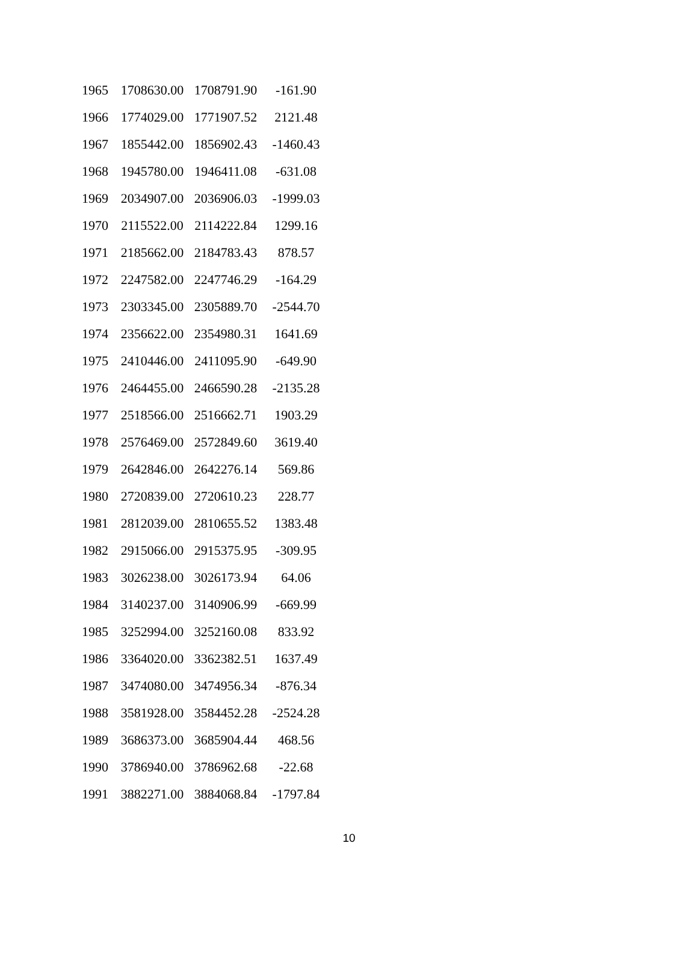| 1965 | 1708630.00 | 1708791.90 | -161.90 |
| 1966 | 1774029.00 | 1771907.52 | 2121.48 |
| 1967 | 1855442.00 | 1856902.43 | -1460.43 |
| 1968 | 1945780.00 | 1946411.08 | -631.08 |
| 1969 | 2034907.00 | 2036906.03 | -1999.03 |
| 1970 | 2115522.00 | 2114222.84 | 1299.16 |
| 1971 | 2185662.00 | 2184783.43 | 878.57 |
| 1972 | 2247582.00 | 2247746.29 | -164.29 |
| 1973 | 2303345.00 | 2305889.70 | -2544.70 |
| 1974 | 2356622.00 | 2354980.31 | 1641.69 |
| 1975 | 2410446.00 | 2411095.90 | -649.90 |
| 1976 | 2464455.00 | 2466590.28 | -2135.28 |
| 1977 | 2518566.00 | 2516662.71 | 1903.29 |
| 1978 | 2576469.00 | 2572849.60 | 3619.40 |
| 1979 | 2642846.00 | 2642276.14 | 569.86 |
| 1980 | 2720839.00 | 2720610.23 | 228.77 |
| 1981 | 2812039.00 | 2810655.52 | 1383.48 |
| 1982 | 2915066.00 | 2915375.95 | -309.95 |
| 1983 | 3026238.00 | 3026173.94 | 64.06 |
| 1984 | 3140237.00 | 3140906.99 | -669.99 |
| 1985 | 3252994.00 | 3252160.08 | 833.92 |
| 1986 | 3364020.00 | 3362382.51 | 1637.49 |
| 1987 | 3474080.00 | 3474956.34 | -876.34 |
| 1988 | 3581928.00 | 3584452.28 | -2524.28 |
| 1989 | 3686373.00 | 3685904.44 | 468.56 |
| 1990 | 3786940.00 | 3786962.68 | -22.68 |
| 1991 | 3882271.00 | 3884068.84 | -1797.84 |
10